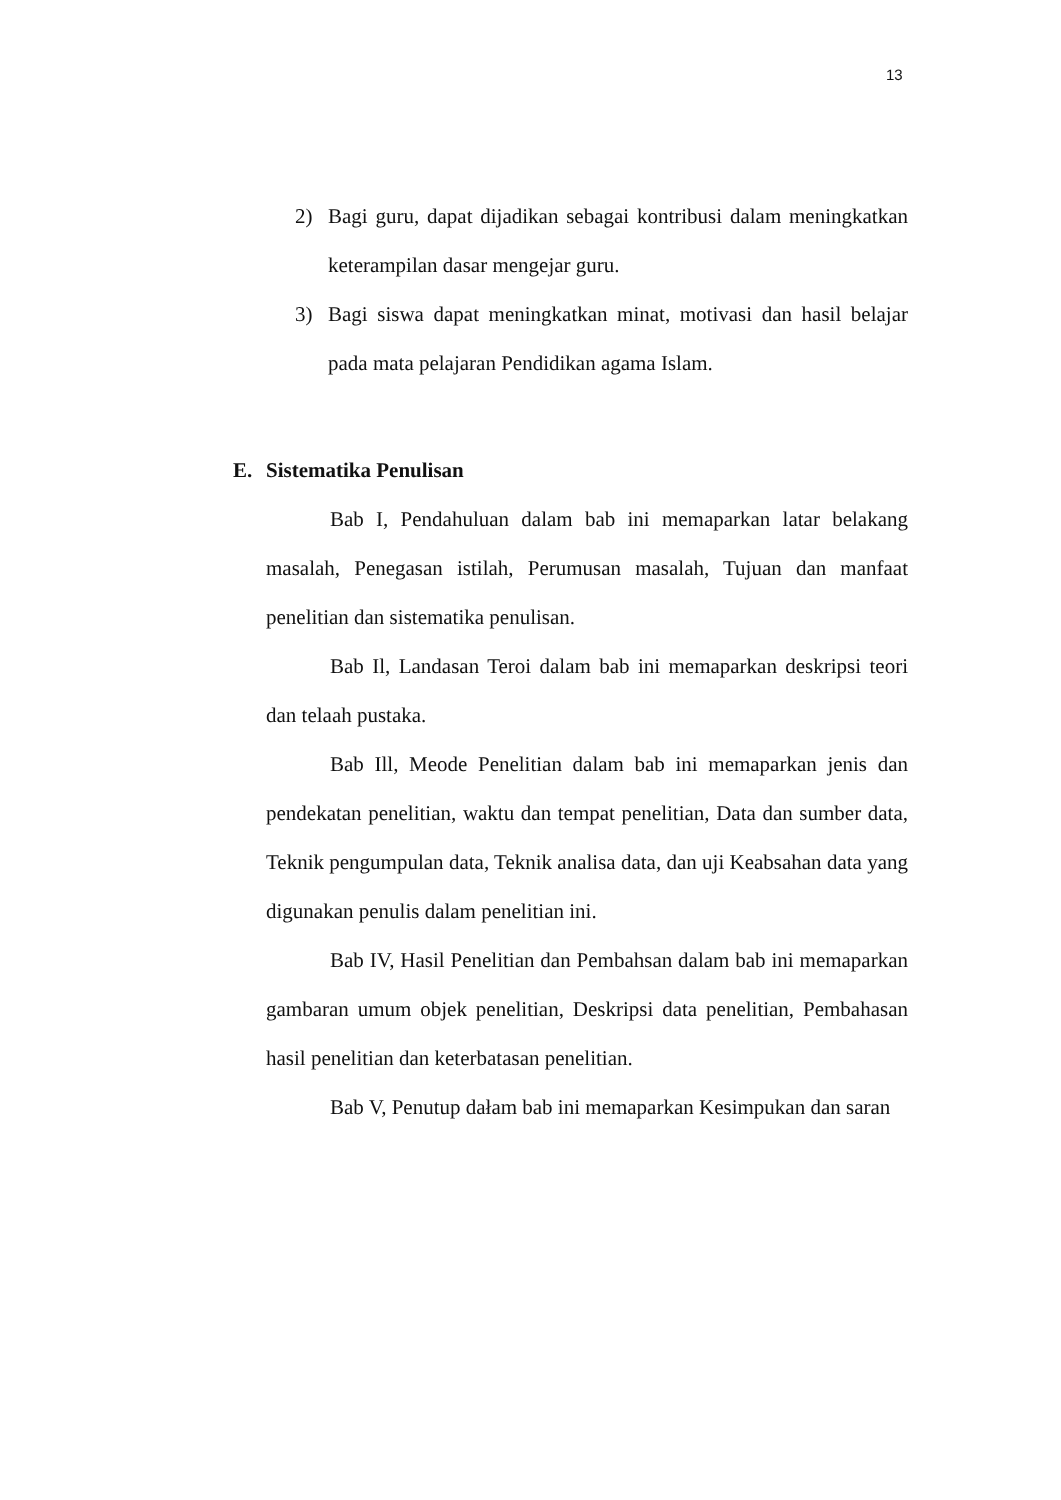13
2) Bagi guru, dapat dijadikan sebagai kontribusi dalam meningkatkan keterampilan dasar mengejar guru.
3) Bagi siswa dapat meningkatkan minat, motivasi dan hasil belajar pada mata pelajaran Pendidikan agama Islam.
E. Sistematika Penulisan
Bab I, Pendahuluan dalam bab ini memaparkan latar belakang masalah, Penegasan istilah, Perumusan masalah, Tujuan dan manfaat penelitian dan sistematika penulisan.
Bab Il, Landasan Teroi dalam bab ini memaparkan deskripsi teori dan telaah pustaka.
Bab Ill, Meode Penelitian dalam bab ini memaparkan jenis dan pendekatan penelitian, waktu dan tempat penelitian, Data dan sumber data, Teknik pengumpulan data, Teknik analisa data, dan uji Keabsahan data yang digunakan penulis dalam penelitian ini.
Bab IV, Hasil Penelitian dan Pembahsan dalam bab ini memaparkan gambaran umum objek penelitian, Deskripsi data penelitian, Pembahasan hasil penelitian dan keterbatasan penelitian.
Bab V, Penutup dałam bab ini memaparkan Kesimpukan dan saran